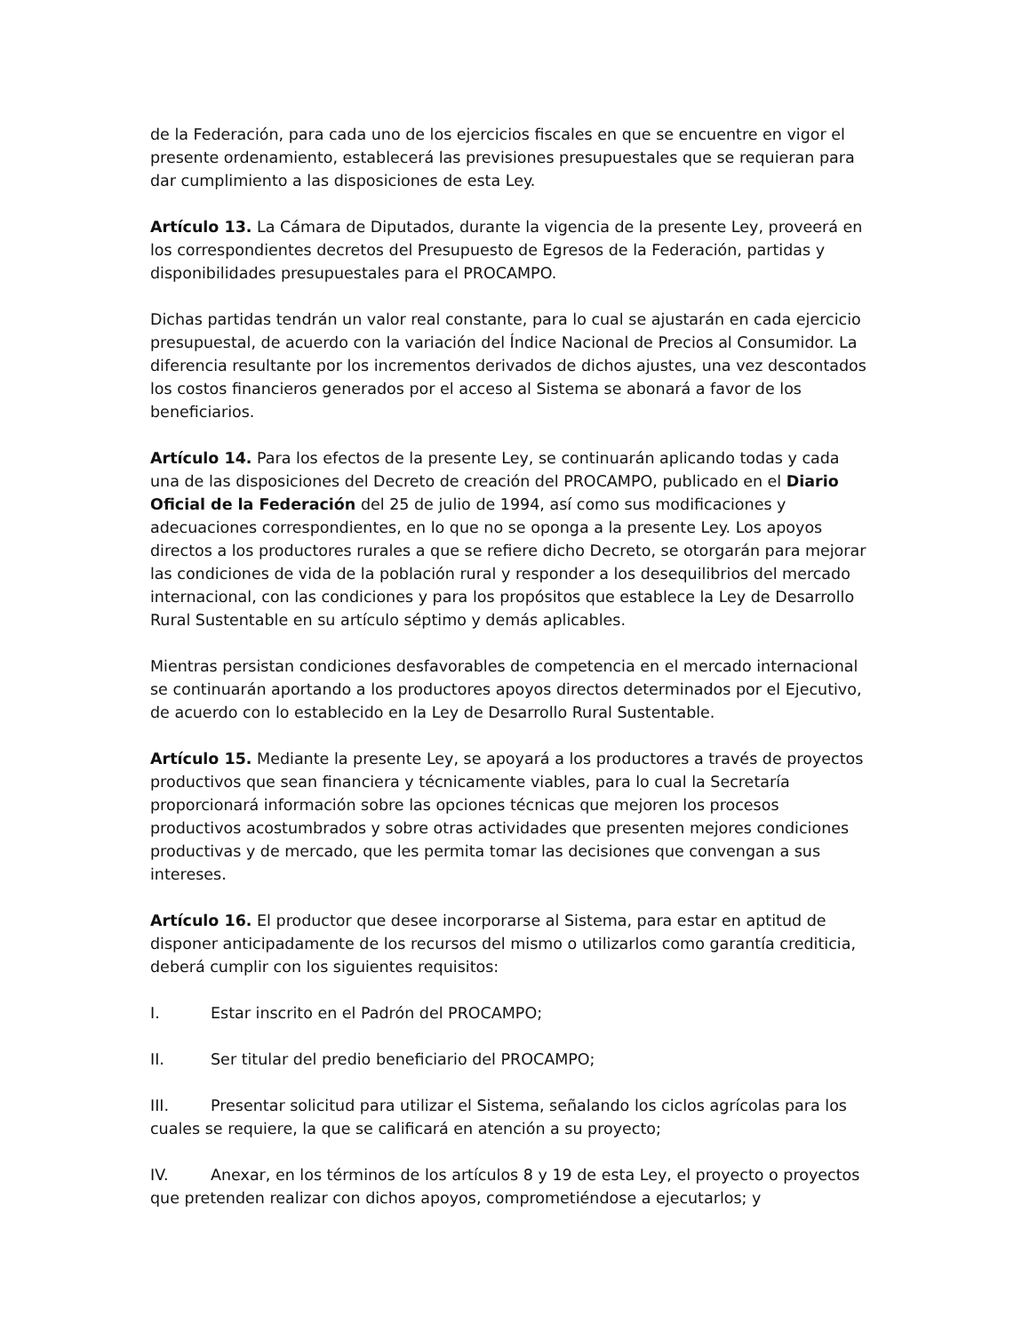de la Federación, para cada uno de los ejercicios fiscales en que se encuentre en vigor el presente ordenamiento, establecerá las previsiones presupuestales que se requieran para dar cumplimiento a las disposiciones de esta Ley.
Artículo 13. La Cámara de Diputados, durante la vigencia de la presente Ley, proveerá en los correspondientes decretos del Presupuesto de Egresos de la Federación, partidas y disponibilidades presupuestales para el PROCAMPO.
Dichas partidas tendrán un valor real constante, para lo cual se ajustarán en cada ejercicio presupuestal, de acuerdo con la variación del Índice Nacional de Precios al Consumidor. La diferencia resultante por los incrementos derivados de dichos ajustes, una vez descontados los costos financieros generados por el acceso al Sistema se abonará a favor de los beneficiarios.
Artículo 14. Para los efectos de la presente Ley, se continuarán aplicando todas y cada una de las disposiciones del Decreto de creación del PROCAMPO, publicado en el Diario Oficial de la Federación del 25 de julio de 1994, así como sus modificaciones y adecuaciones correspondientes, en lo que no se oponga a la presente Ley. Los apoyos directos a los productores rurales a que se refiere dicho Decreto, se otorgarán para mejorar las condiciones de vida de la población rural y responder a los desequilibrios del mercado internacional, con las condiciones y para los propósitos que establece la Ley de Desarrollo Rural Sustentable en su artículo séptimo y demás aplicables.
Mientras persistan condiciones desfavorables de competencia en el mercado internacional se continuarán aportando a los productores apoyos directos determinados por el Ejecutivo, de acuerdo con lo establecido en la Ley de Desarrollo Rural Sustentable.
Artículo 15. Mediante la presente Ley, se apoyará a los productores a través de proyectos productivos que sean financiera y técnicamente viables, para lo cual la Secretaría proporcionará información sobre las opciones técnicas que mejoren los procesos productivos acostumbrados y sobre otras actividades que presenten mejores condiciones productivas y de mercado, que les permita tomar las decisiones que convengan a sus intereses.
Artículo 16. El productor que desee incorporarse al Sistema, para estar en aptitud de disponer anticipadamente de los recursos del mismo o utilizarlos como garantía crediticia, deberá cumplir con los siguientes requisitos:
I. Estar inscrito en el Padrón del PROCAMPO;
II. Ser titular del predio beneficiario del PROCAMPO;
III. Presentar solicitud para utilizar el Sistema, señalando los ciclos agrícolas para los cuales se requiere, la que se calificará en atención a su proyecto;
IV. Anexar, en los términos de los artículos 8 y 19 de esta Ley, el proyecto o proyectos que pretenden realizar con dichos apoyos, comprometiéndose a ejecutarlos; y